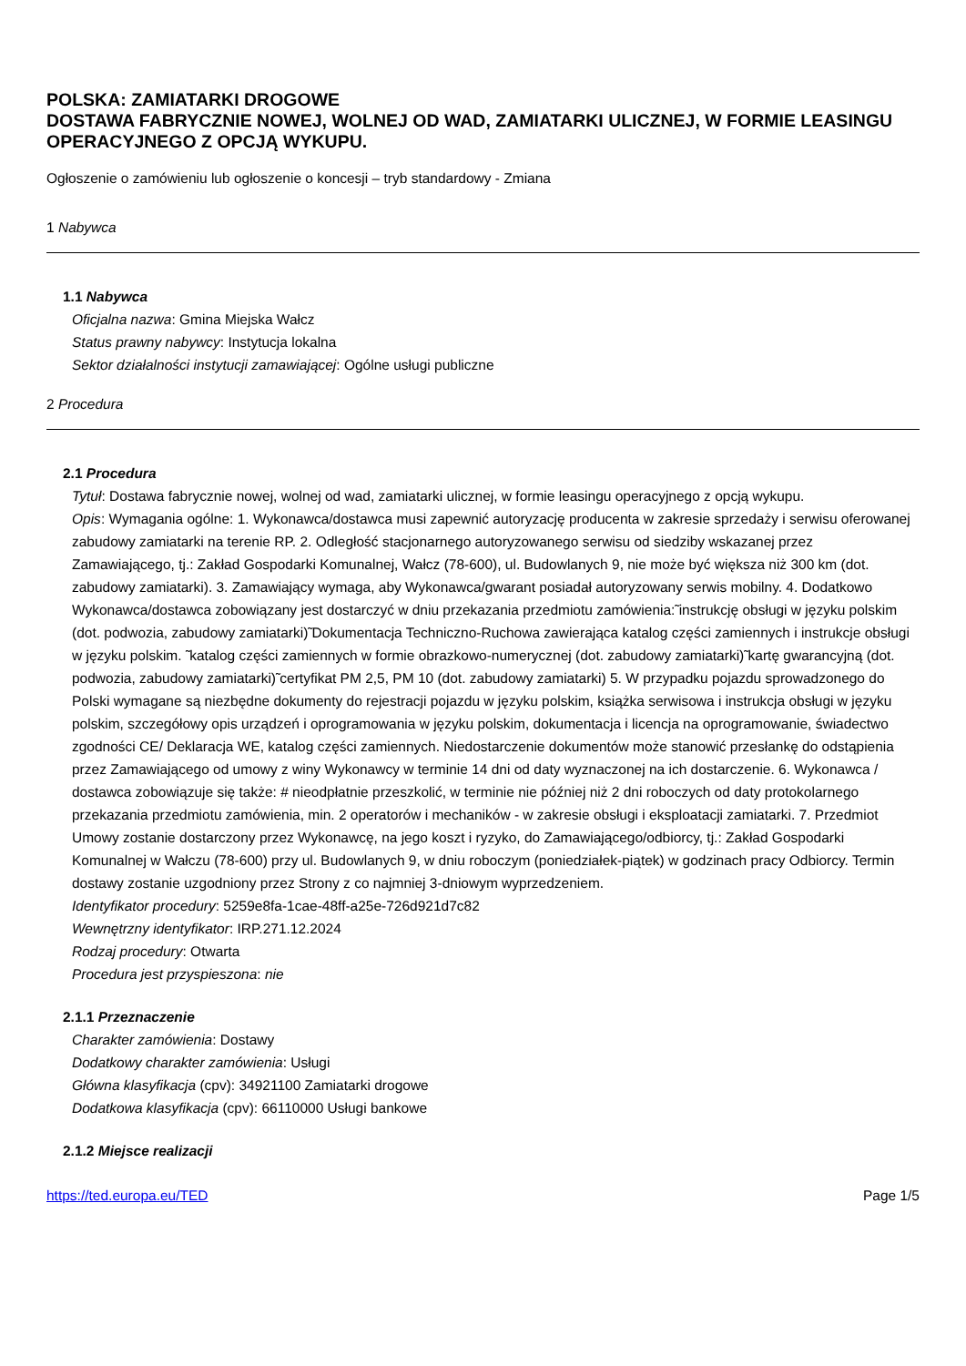POLSKA: ZAMIATARKI DROGOWE
DOSTAWA FABRYCZNIE NOWEJ, WOLNEJ OD WAD, ZAMIATARKI ULICZNEJ, W FORMIE LEASINGU OPERACYJNEGO Z OPCJĄ WYKUPU.
Ogłoszenie o zamówieniu lub ogłoszenie o koncesji – tryb standardowy - Zmiana
1 Nabywca
1.1 Nabywca
Oficjalna nazwa: Gmina Miejska Wałcz
Status prawny nabywcy: Instytucja lokalna
Sektor działalności instytucji zamawiającej: Ogólne usługi publiczne
2 Procedura
2.1 Procedura
Tytuł: Dostawa fabrycznie nowej, wolnej od wad, zamiatarki ulicznej, w formie leasingu operacyjnego z opcją wykupu.
Opis: Wymagania ogólne: 1. Wykonawca/dostawca musi zapewnić autoryzację producenta w zakresie sprzedaży i serwisu oferowanej zabudowy zamiatarki na terenie RP. 2. Odległość stacjonarnego autoryzowanego serwisu od siedziby wskazanej przez Zamawiającego, tj.: Zakład Gospodarki Komunalnej, Wałcz (78-600), ul. Budowlanych 9, nie może być większa niż 300 km (dot. zabudowy zamiatarki). 3. Zamawiający wymaga, aby Wykonawca/gwarant posiadał autoryzowany serwis mobilny. 4. Dodatkowo Wykonawca/dostawca zobowiązany jest dostarczyć w dniu przekazania przedmiotu zamówienia:̃ instrukcję obsługi w języku polskim (dot. podwozia, zabudowy zamiatarki)̃ Dokumentacja Techniczno-Ruchowa zawierająca katalog części zamiennych i instrukcje obsługi w języku polskim. ̃ katalog części zamiennych w formie obrazkowo-numerycznej (dot. zabudowy zamiatarki)̃ kartę gwarancyjną (dot. podwozia, zabudowy zamiatarki)̃ certyfikat PM 2,5, PM 10 (dot. zabudowy zamiatarki) 5. W przypadku pojazdu sprowadzonego do Polski wymagane są niezbędne dokumenty do rejestracji pojazdu w języku polskim, książka serwisowa i instrukcja obsługi w języku polskim, szczegółowy opis urządzeń i oprogramowania w języku polskim, dokumentacja i licencja na oprogramowanie, świadectwo zgodności CE/ Deklaracja WE, katalog części zamiennych. Niedostarczenie dokumentów może stanowić przesłankę do odstąpienia przez Zamawiającego od umowy z winy Wykonawcy w terminie 14 dni od daty wyznaczonej na ich dostarczenie. 6. Wykonawca / dostawca zobowiązuje się także: # nieodpłatnie przeszkolić, w terminie nie później niż 2 dni roboczych od daty protokolarnego przekazania przedmiotu zamówienia, min. 2 operatorów i mechaników - w zakresie obsługi i eksploatacji zamiatarki. 7. Przedmiot Umowy zostanie dostarczony przez Wykonawcę, na jego koszt i ryzyko, do Zamawiającego/odbiorcy, tj.: Zakład Gospodarki Komunalnej w Wałczu (78-600) przy ul. Budowlanych 9, w dniu roboczym (poniedziałek-piątek) w godzinach pracy Odbiorcy. Termin dostawy zostanie uzgodniony przez Strony z co najmniej 3-dniowym wyprzedzeniem.
Identyfikator procedury: 5259e8fa-1cae-48ff-a25e-726d921d7c82
Wewnętrzny identyfikator: IRP.271.12.2024
Rodzaj procedury: Otwarta
Procedura jest przyspieszona: nie
2.1.1 Przeznaczenie
Charakter zamówienia: Dostawy
Dodatkowy charakter zamówienia: Usługi
Główna klasyfikacja (cpv): 34921100 Zamiatarki drogowe
Dodatkowa klasyfikacja (cpv): 66110000 Usługi bankowe
2.1.2 Miejsce realizacji
https://ted.europa.eu/TED Page 1/5